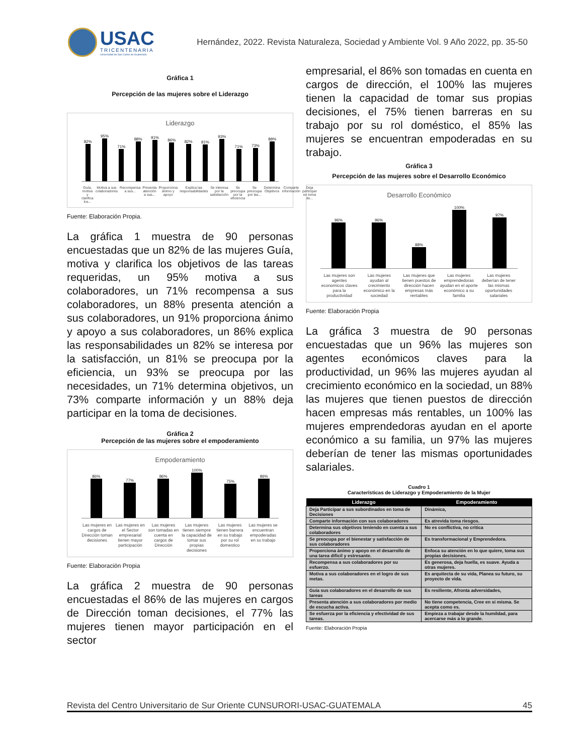USAC
TRICENTENARIA
Universidad de San Carlos de Guatemala
Hernández, 2022. Revista Naturaleza, Sociedad y Ambiente Vol. 9 Año 2022, pp. 35-50
Gráfica 1
Percepción de las mujeres sobre el Liderazgo
Liderazgo
82%
95%
71%
88%
91%
86%
82%
81%
93%
71%
73%
88%
Guía, motiva y clarifica los... Motiva a sus colaboradores Recompensa a sus... Presenta atención a sus... Proporciona ánimo y apoyo Explica las responsabilidades Se interesa por la satisfacción Se preocupa por la eficiencia Se preocupa por las... Determina Objetivos Comparte información Deja participar en toma de...
Fuente: Elaboración Propia.
La gráfica 1 muestra de 90 personas encuestadas que un 82% de las mujeres Guía, motiva y clarifica los objetivos de las tareas requeridas, un 95% motiva a sus colaboradores, un 71% recompensa a sus colaboradores, un 88% presenta atención a sus colaboradores, un 91% proporciona ánimo y apoyo a sus colaboradores, un 86% explica las responsabilidades un 82% se interesa por la satisfacción, un 81% se preocupa por la eficiencia, un 93% se preocupa por las necesidades, un 71% determina objetivos, un 73% comparte información y un 88% deja participar en la toma de decisiones.
Gráfica 2
Percepción de las mujeres sobre el empoderamiento
Empoderamiento
86%
77%
86%
100%
75%
86%
Las mujeres en cargos de Dirección toman decisiones Las mujeres en el Sector empresarial tienen mayor participación Las mujeres son tomadas en cuenta en cargos de Dirección Las mujeres tienen siempre la capacidad de tomar sus propias decisiones Las mujeres tienen barrera en su trabajo por su rol domestico Las mujeres se encuentran empoderadas en su trabajo
Fuente: Elaboración Propia
La gráfica 2 muestra de 90 personas encuestadas el 86% de las mujeres en cargos de Dirección toman decisiones, el 77% las mujeres tienen mayor participación en el sector
empresarial, el 86% son tomadas en cuenta en cargos de dirección, el 100% las mujeres tienen la capacidad de tomar sus propias decisiones, el 75% tienen barreras en su trabajo por su rol doméstico, el 85% las mujeres se encuentran empoderadas en su trabajo.
Gráfica 3
Percepción de las mujeres sobre el Desarrollo Económico
Desarrollo Económico
96%
96%
88%
100%
97%
Las mujeres son agentes economicos claves para la productividad Las mujeres ayudan al crecimiento económico en la sociedad Las mujeres que tienen puestos de dirección hacen empresas más rentables Las mujeres emprendedoras ayudan en el aporte económico a su familia Las mujeres deberían de tener las mismas oportunidades salariales
Fuente: Elaboración Propia
La gráfica 3 muestra de 90 personas encuestadas que un 96% las mujeres son agentes económicos claves para la productividad, un 96% las mujeres ayudan al crecimiento económico en la sociedad, un 88% las mujeres que tienen puestos de dirección hacen empresas más rentables, un 100% las mujeres emprendedoras ayudan en el aporte económico a su familia, un 97% las mujeres deberían de tener las mismas oportunidades salariales.
Cuadro 1
Características de Liderazgo y Empoderamiento de la Mujer
| Liderazgo | Empoderamiento |
| --- | --- |
| Deja Participar a sus subordinados en toma de Decisiones | Dinámica, |
| Comparte información con sus colaboradores | Es atrevida toma riesgos. |
| Determina sus objetivos teniendo en cuenta a sus colaboradores | No es conflictiva, no critica |
| Se preocupa por el bienestar y satisfacción de sus colaboradores | Es transformacional y Emprendedora. |
| Proporciona ánimo y apoyo en el desarrollo de una tarea difícil y estresante. | Enfoca su atención en lo que quiere, toma sus propias decisiones. |
| Recompensa a sus colaboradores por su esfuerzo. | Es generosa, deja huella, es suave. Ayuda a otras mujeres. |
| Motiva a sus colaboradores en el logro de sus metas. | Es arquitecta de su vida, Planea su futuro, su proyecto de vida. |
| Guía sus colaboradores en el desarrollo de sus tareas | Es resiliente, Afronta adversidades, |
| Presenta atención a sus colaboradores por medio de escucha activa. | No tiene competencia, Cree en sí misma. Se acepta como es. |
| Se esfuerza por la eficiencia y efectividad de sus tareas. | Empieza a trabajar desde la humildad, para acercarse más a lo grande. |
Fuente: Elaboración Propia
Revista del Centro Universitario de Sur Oriente CUNSURORI-USAC-GUATEMALA 45